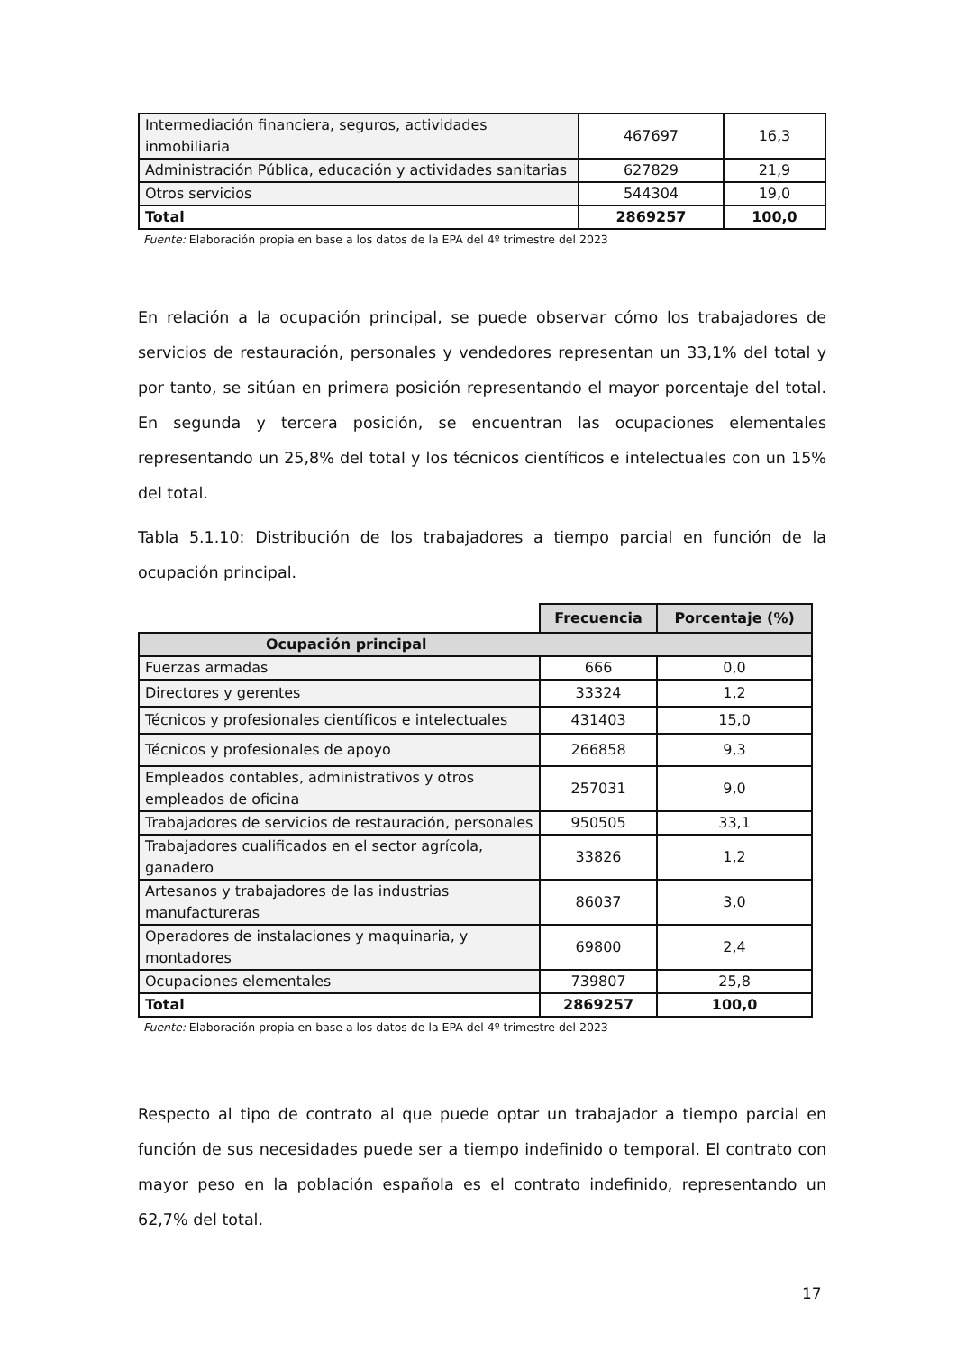| Intermediación financiera, seguros, actividades inmobiliaria | 467697 | 16,3 |
| Administración Pública, educación y actividades sanitarias | 627829 | 21,9 |
| Otros servicios | 544304 | 19,0 |
| Total | 2869257 | 100,0 |
Fuente: Elaboración propia en base a los datos de la EPA del 4º trimestre del 2023
En relación a la ocupación principal, se puede observar cómo los trabajadores de servicios de restauración, personales y vendedores representan un 33,1% del total y por tanto, se sitúan en primera posición representando el mayor porcentaje del total. En segunda y tercera posición, se encuentran las ocupaciones elementales representando un 25,8% del total y los técnicos científicos e intelectuales con un 15% del total.
Tabla 5.1.10: Distribución de los trabajadores a tiempo parcial en función de la ocupación principal.
| | Frecuencia | Porcentaje (%) |
| Ocupación principal | | |
| Fuerzas armadas | 666 | 0,0 |
| Directores y gerentes | 33324 | 1,2 |
| Técnicos y profesionales científicos e intelectuales | 431403 | 15,0 |
| Técnicos y profesionales de apoyo | 266858 | 9,3 |
| Empleados contables, administrativos y otros empleados de oficina | 257031 | 9,0 |
| Trabajadores de servicios de restauración, personales | 950505 | 33,1 |
| Trabajadores cualificados en el sector agrícola, ganadero | 33826 | 1,2 |
| Artesanos y trabajadores de las industrias manufactureras | 86037 | 3,0 |
| Operadores de instalaciones y maquinaria, y montadores | 69800 | 2,4 |
| Ocupaciones elementales | 739807 | 25,8 |
| Total | 2869257 | 100,0 |
Fuente: Elaboración propia en base a los datos de la EPA del 4º trimestre del 2023
Respecto al tipo de contrato al que puede optar un trabajador a tiempo parcial en función de sus necesidades puede ser a tiempo indefinido o temporal. El contrato con mayor peso en la población española es el contrato indefinido, representando un 62,7% del total.
17